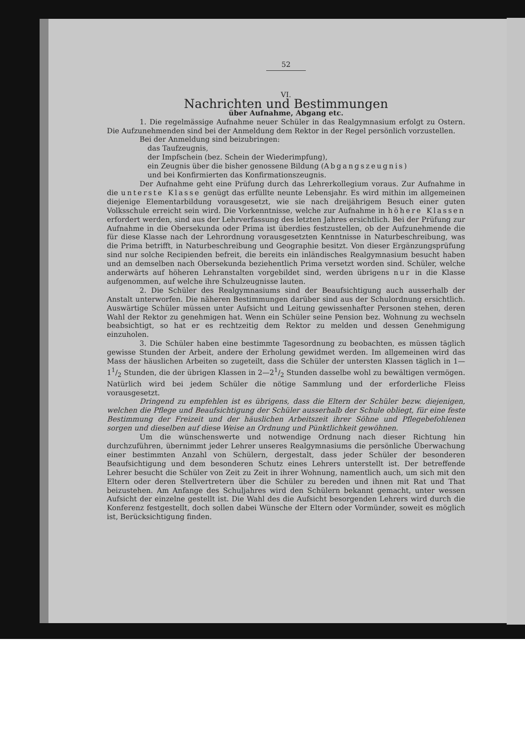52
VI.
Nachrichten und Bestimmungen
über Aufnahme, Abgang etc.
1. Die regelmässige Aufnahme neuer Schüler in das Realgymnasium erfolgt zu Ostern. Die Aufzunehmenden sind bei der Anmeldung dem Rektor in der Regel persönlich vorzustellen.
Bei der Anmeldung sind beizubringen:
das Taufzeugnis,
der Impfschein (bez. Schein der Wiederimpfung),
ein Zeugnis über die bisher genossene Bildung (Abgangszeugnis)
und bei Konfirmierten das Konfirmationszeugnis.
Der Aufnahme geht eine Prüfung durch das Lehrerkollegium voraus. Zur Aufnahme in die unterste Klasse genügt das erfüllte neunte Lebensjahr. Es wird mithin im allgemeinen diejenige Elementarbildung vorausgesetzt, wie sie nach dreijährigem Besuch einer guten Volksschule erreicht sein wird. Die Vorkenntnisse, welche zur Aufnahme in höhere Klassen erfordert werden, sind aus der Lehrverfassung des letzten Jahres ersichtlich. Bei der Prüfung zur Aufnahme in die Obersekunda oder Prima ist überdies festzustellen, ob der Aufzunehmende die für diese Klasse nach der Lehrordnung vorausgesetzten Kenntnisse in Naturbeschreibung, was die Prima betrifft, in Naturbeschreibung und Geographie besitzt. Von dieser Ergänzungsprüfung sind nur solche Recipienden befreit, die bereits ein inländisches Realgymnasium besucht haben und an demselben nach Obersekunda beziehentlich Prima versetzt worden sind. Schüler, welche anderwärts auf höheren Lehranstalten vorgebildet sind, werden übrigens nur in die Klasse aufgenommen, auf welche ihre Schulzeugnisse lauten.
2. Die Schüler des Realgymnasiums sind der Beaufsichtigung auch ausserhalb der Anstalt unterworfen. Die näheren Bestimmungen darüber sind aus der Schulordnung ersichtlich. Auswärtige Schüler müssen unter Aufsicht und Leitung gewissenhafter Personen stehen, deren Wahl der Rektor zu genehmigen hat. Wenn ein Schüler seine Pension bez. Wohnung zu wechseln beabsichtigt, so hat er es rechtzeitig dem Rektor zu melden und dessen Genehmigung einzuholen.
3. Die Schüler haben eine bestimmte Tagesordnung zu beobachten, es müssen täglich gewisse Stunden der Arbeit, andere der Erholung gewidmet werden. Im allgemeinen wird das Mass der häuslichen Arbeiten so zugeteilt, dass die Schüler der untersten Klassen täglich in 1—11/2 Stunden, die der übrigen Klassen in 2—21/2 Stunden dasselbe wohl zu bewältigen vermögen. Natürlich wird bei jedem Schüler die nötige Sammlung und der erforderliche Fleiss vorausgesetzt.
Dringend zu empfehlen ist es übrigens, dass die Eltern der Schüler bezw. diejenigen, welchen die Pflege und Beaufsichtigung der Schüler ausserhalb der Schule obliegt, für eine feste Bestimmung der Freizeit und der häuslichen Arbeitszeit ihrer Söhne und Pflegebefohlenen sorgen und dieselben auf diese Weise an Ordnung und Pünktlichkeit gewöhnen.
Um die wünschenswerte und notwendige Ordnung nach dieser Richtung hin durchzuführen, übernimmt jeder Lehrer unseres Realgymnasiums die persönliche Überwachung einer bestimmten Anzahl von Schülern, dergestalt, dass jeder Schüler der besonderen Beaufsichtigung und dem besonderen Schutz eines Lehrers unterstellt ist. Der betreffende Lehrer besucht die Schüler von Zeit zu Zeit in ihrer Wohnung, namentlich auch, um sich mit den Eltern oder deren Stellvertretern über die Schüler zu bereden und ihnen mit Rat und That beizustehen. Am Anfange des Schuljahres wird den Schülern bekannt gemacht, unter wessen Aufsicht der einzelne gestellt ist. Die Wahl des die Aufsicht besorgenden Lehrers wird durch die Konferenz festgestellt, doch sollen dabei Wünsche der Eltern oder Vormünder, soweit es möglich ist, Berücksichtigung finden.